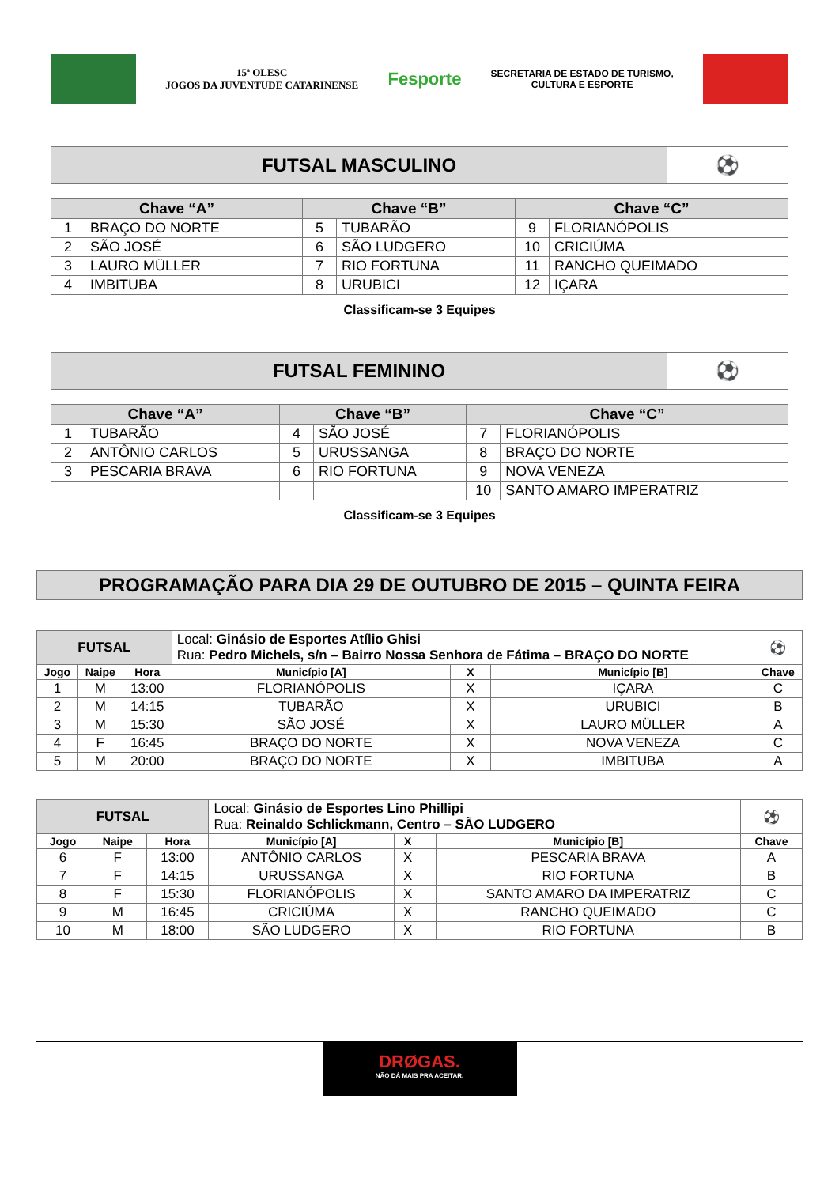15ª OLESC
JOGOS DA JUVENTUDE CATARINENSE
Fesporte
SECRETARIA DE ESTADO DE TURISMO,
CULTURA E ESPORTE
| FUTSAL MASCULINO | ⚽ |
| Chave “A” | | Chave “B” | | Chave “C” | |
| --- | --- | --- | --- | --- | --- |
| 1 | BRAÇO DO NORTE | 5 | TUBARÃO | 9 | FLORIANÓPOLIS |
| 2 | SÃO JOSÉ | 6 | SÃO LUDGERO | 10 | CRICIÚMA |
| 3 | LAURO MÜLLER | 7 | RIO FORTUNA | 11 | RANCHO QUEIMADO |
| 4 | IMBITUBA | 8 | URUBICI | 12 | IÇARA |
Classificam-se 3 Equipes
| FUTSAL FEMININO | ⚽ |
| Chave “A” | | Chave “B” | | Chave “C” | |
| --- | --- | --- | --- | --- | --- |
| 1 | TUBARÃO | 4 | SÃO JOSÉ | 7 | FLORIANÓPOLIS |
| 2 | ANTÔNIO CARLOS | 5 | URUSSANGA | 8 | BRAÇO DO NORTE |
| 3 | PESCARIA BRAVA | 6 | RIO FORTUNA | 9 | NOVA VENEZA |
| | | | | 10 | SANTO AMARO IMPERATRIZ |
Classificam-se 3 Equipes
PROGRAMAÇÃO PARA DIA 29 DE OUTUBRO DE 2015 – QUINTA FEIRA
| FUTSAL | | | Local: Ginásio de Esportes Atílio Ghisi Rua: Pedro Michels, s/n – Bairro Nossa Senhora de Fátima – BRAÇO DO NORTE | | | | ⚽ |
| Jogo | Naipe | Hora | Município [A] | X | | Município [B] | Chave |
| 1 | M | 13:00 | FLORIANÓPOLIS | X | | IÇARA | C |
| 2 | M | 14:15 | TUBARÃO | X | | URUBICI | B |
| 3 | M | 15:30 | SÃO JOSÉ | X | | LAURO MÜLLER | A |
| 4 | F | 16:45 | BRAÇO DO NORTE | X | | NOVA VENEZA | C |
| 5 | M | 20:00 | BRAÇO DO NORTE | X | | IMBITUBA | A |
| FUTSAL | | | Local: Ginásio de Esportes Lino Phillipi Rua: Reinaldo Schlickmann, Centro – SÃO LUDGERO | | | | ⚽ |
| Jogo | Naipe | Hora | Município [A] | X | | Município [B] | Chave |
| 6 | F | 13:00 | ANTÔNIO CARLOS | X | | PESCARIA BRAVA | A |
| 7 | F | 14:15 | URUSSANGA | X | | RIO FORTUNA | B |
| 8 | F | 15:30 | FLORIANÓPOLIS | X | | SANTO AMARO DA IMPERATRIZ | C |
| 9 | M | 16:45 | CRICIÚMA | X | | RANCHO QUEIMADO | C |
| 10 | M | 18:00 | SÃO LUDGERO | X | | RIO FORTUNA | B |
DRØGAS.
NÃO DÁ MAIS PRA ACEITAR.